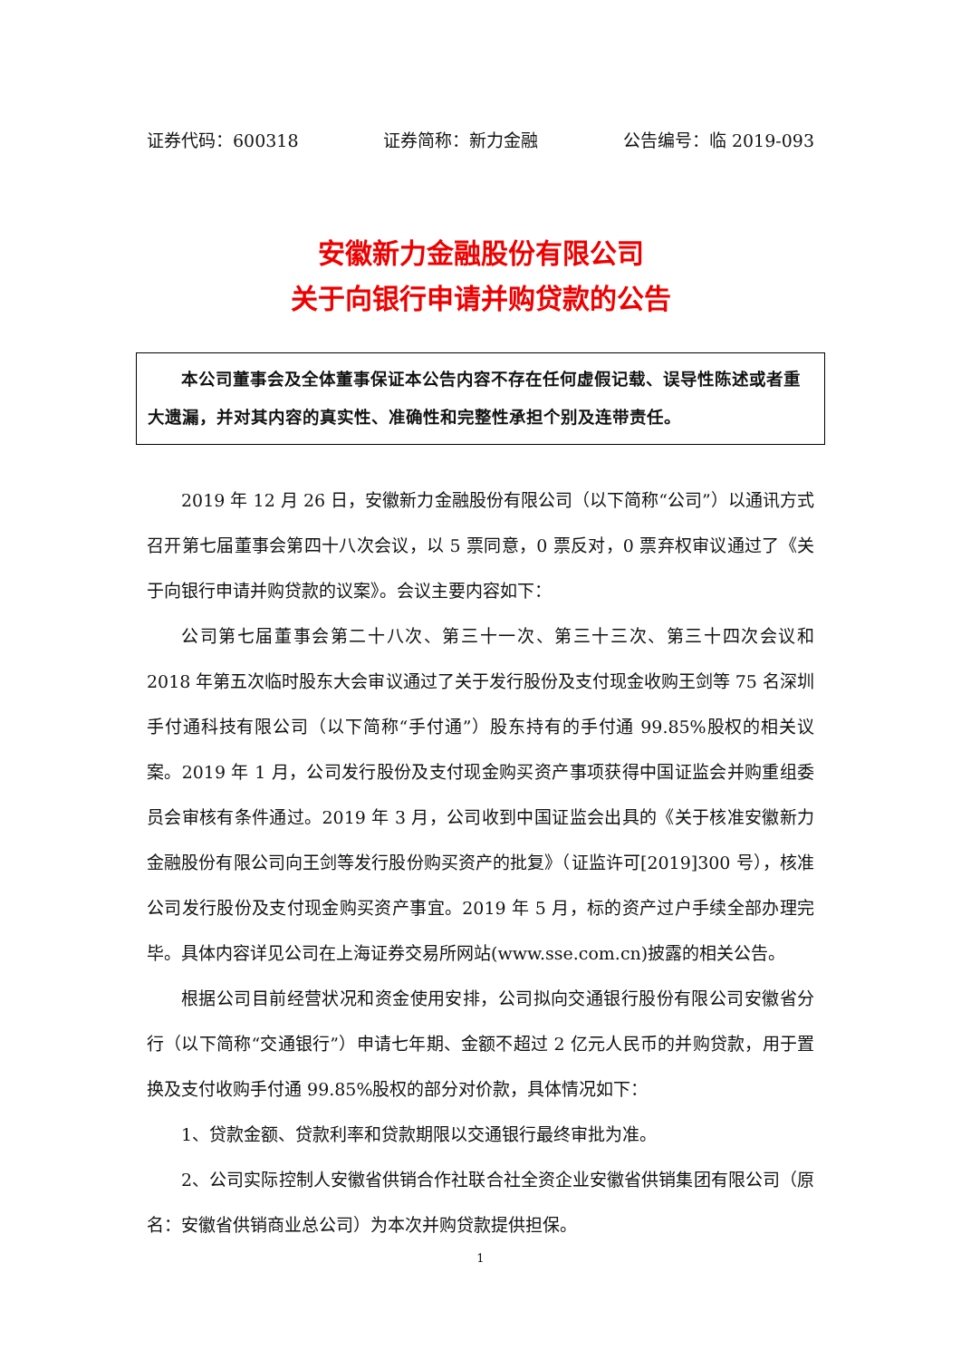证券代码：600318 证券简称：新力金融 公告编号：临 2019-093
安徽新力金融股份有限公司
关于向银行申请并购贷款的公告
本公司董事会及全体董事保证本公告内容不存在任何虚假记载、误导性陈述或者重大遗漏，并对其内容的真实性、准确性和完整性承担个别及连带责任。
2019 年 12 月 26 日，安徽新力金融股份有限公司（以下简称“公司”）以通讯方式召开第七届董事会第四十八次会议，以 5 票同意，0 票反对，0 票弃权审议通过了《关于向银行申请并购贷款的议案》。会议主要内容如下：
公司第七届董事会第二十八次、第三十一次、第三十三次、第三十四次会议和 2018 年第五次临时股东大会审议通过了关于发行股份及支付现金收购王剑等 75 名深圳手付通科技有限公司（以下简称“手付通”）股东持有的手付通 99.85%股权的相关议案。2019 年 1 月，公司发行股份及支付现金购买资产事项获得中国证监会并购重组委员会审核有条件通过。2019 年 3 月，公司收到中国证监会出具的《关于核准安徽新力金融股份有限公司向王剑等发行股份购买资产的批复》（证监许可[2019]300 号），核准公司发行股份及支付现金购买资产事宜。2019 年 5 月，标的资产过户手续全部办理完毕。具体内容详见公司在上海证券交易所网站(www.sse.com.cn)披露的相关公告。
根据公司目前经营状况和资金使用安排，公司拟向交通银行股份有限公司安徽省分行（以下简称“交通银行”）申请七年期、金额不超过 2 亿元人民币的并购贷款，用于置换及支付收购手付通 99.85%股权的部分对价款，具体情况如下：
1、贷款金额、贷款利率和贷款期限以交通银行最终审批为准。
2、公司实际控制人安徽省供销合作社联合社全资企业安徽省供销集团有限公司（原名：安徽省供销商业总公司）为本次并购贷款提供担保。
1